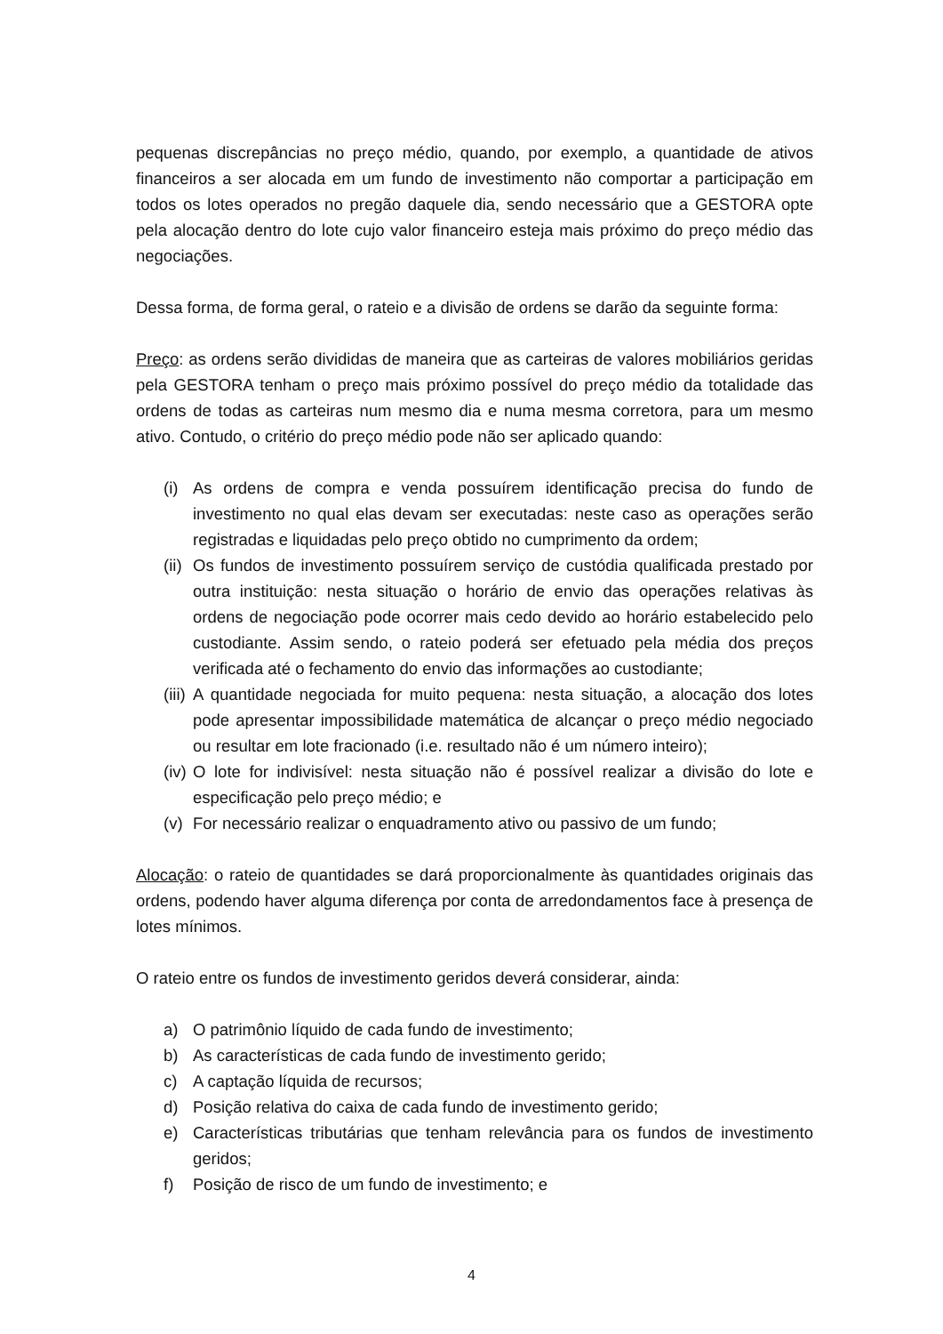pequenas discrepâncias no preço médio, quando, por exemplo, a quantidade de ativos financeiros a ser alocada em um fundo de investimento não comportar a participação em todos os lotes operados no pregão daquele dia, sendo necessário que a GESTORA opte pela alocação dentro do lote cujo valor financeiro esteja mais próximo do preço médio das negociações.
Dessa forma, de forma geral, o rateio e a divisão de ordens se darão da seguinte forma:
Preço: as ordens serão divididas de maneira que as carteiras de valores mobiliários geridas pela GESTORA tenham o preço mais próximo possível do preço médio da totalidade das ordens de todas as carteiras num mesmo dia e numa mesma corretora, para um mesmo ativo. Contudo, o critério do preço médio pode não ser aplicado quando:
(i) As ordens de compra e venda possuírem identificação precisa do fundo de investimento no qual elas devam ser executadas: neste caso as operações serão registradas e liquidadas pelo preço obtido no cumprimento da ordem;
(ii) Os fundos de investimento possuírem serviço de custódia qualificada prestado por outra instituição: nesta situação o horário de envio das operações relativas às ordens de negociação pode ocorrer mais cedo devido ao horário estabelecido pelo custodiante. Assim sendo, o rateio poderá ser efetuado pela média dos preços verificada até o fechamento do envio das informações ao custodiante;
(iii) A quantidade negociada for muito pequena: nesta situação, a alocação dos lotes pode apresentar impossibilidade matemática de alcançar o preço médio negociado ou resultar em lote fracionado (i.e. resultado não é um número inteiro);
(iv) O lote for indivisível: nesta situação não é possível realizar a divisão do lote e especificação pelo preço médio; e
(v) For necessário realizar o enquadramento ativo ou passivo de um fundo;
Alocação: o rateio de quantidades se dará proporcionalmente às quantidades originais das ordens, podendo haver alguma diferença por conta de arredondamentos face à presença de lotes mínimos.
O rateio entre os fundos de investimento geridos deverá considerar, ainda:
a) O patrimônio líquido de cada fundo de investimento;
b) As características de cada fundo de investimento gerido;
c) A captação líquida de recursos;
d) Posição relativa do caixa de cada fundo de investimento gerido;
e) Características tributárias que tenham relevância para os fundos de investimento geridos;
f) Posição de risco de um fundo de investimento; e
4